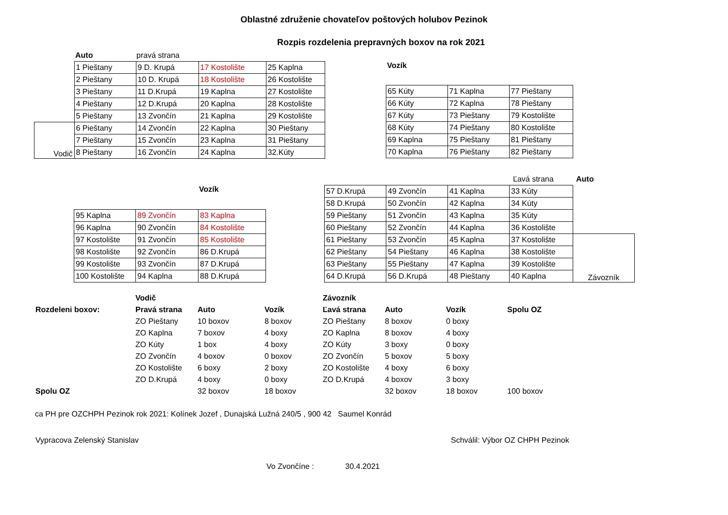Oblastné združenie chovateľov poštových holubov Pezinok
Rozpis rozdelenia prepravných boxov na rok 2021
| | Auto | pravá strana |
| | 1 Pieštany | 9 D. Krupá | 17 Kostolište | 25 Kaplna |
| | 2 Pieštany | 10 D. Krupá | 18 Kostolište | 26 Kostolište |
| | 3 Pieštany | 11 D.Krupá | 19 Kaplna | 27 Kostolište |
| | 4 Pieštany | 12 D.Krupá | 20 Kaplna | 28 Kostolište |
| | 5 Pieštany | 13 Zvončín | 21 Kaplna | 29 Kostolište |
| Vodič | 6 Pieštany | 14 Zvončín | 22 Kaplna | 30 Pieštany |
| | 7 Pieštany | 15 Zvončín | 23 Kaplna | 31 Pieštany |
| | 8 Pieštany | 16 Zvončín | 24 Kaplna | 32.Kúty |
Vozík
| 65 Kúty | 71 Kaplna | 77 Pieštany |
| 66 Kúty | 72 Kaplna | 78 Pieštany |
| 67 Kúty | 73 Pieštany | 79 Kostolište |
| 68 Kúty | 74 Pieštany | 80 Kostolište |
| 69 Kaplna | 75 Pieštany | 81 Pieštany |
| 70 Kaplna | 76 Pieštany | 82 Pieštany |
Vozík
| 95 Kaplna | 89 Zvončín | 83 Kaplna |
| 96 Kaplna | 90 Zvončín | 84 Kostolište |
| 97 Kostolište | 91 Zvončín | 85 Kostolište |
| 98 Kostolište | 92 Zvončín | 86 D.Krupá |
| 99 Kostolište | 93 Zvončín | 87 D.Krupá |
| 100 Kostolište | 94 Kaplna | 88 D.Krupá |
| | Ľavá strana | Auto |
| 57 D.Krupá | 49 Zvončín | 41 Kaplna | 33 Kúty | |
| 58 D.Krupá | 50 Zvončín | 42 Kaplna | 34 Kúty | |
| 59 Pieštany | 51 Zvončín | 43 Kaplna | 35 Kúty | |
| 60 Pieštany | 52 Zvončín | 44 Kaplna | 36 Kostolište | |
| 61 Pieštany | 53 Zvončín | 45 Kaplna | 37 Kostolište | Závozník |
| 62 Pieštany | 54 Pieštany | 46 Kaplna | 38 Kostolište | |
| 63 Pieštany | 55 Pieštany | 47 Kaplna | 39 Kostolište | |
| 64 D.Krupá | 56 D.Krupá | 48 Pieštany | 40 Kaplna | |
| | Vodič | | | Závozník | | | |
| Rozdeleni boxov: | Pravá strana | Auto | Vozík | Ľavá strana | Auto | Vozík | Spolu OZ |
| | ZO Pieštany | 10 boxov | 8 boxov | ZO Pieštany | 8 boxov | 0 boxy | |
| | ZO Kaplna | 7 boxov | 4 boxy | ZO Kaplna | 8 boxov | 4 boxy | |
| | ZO Kúty | 1 box | 4 boxy | ZO Kúty | 3 boxy | 0 boxy | |
| | ZO Zvončín | 4 boxov | 0 boxov | ZO Zvončín | 5 boxov | 5 boxy | |
| | ZO Kostolište | 6 boxy | 2 boxy | ZO Kostolište | 4 boxy | 6 boxy | |
| | ZO D.Krupá | 4 boxy | 0 boxy | ZO D.Krupá | 4 boxov | 3 boxy | |
| Spolu OZ | | 32 boxov | 18 boxov | | 32 boxov | 18 boxov | 100 boxov |
ca PH pre OZCHPH Pezinok rok 2021: Kolínek Jozef , Dunajská Lužná 240/5 , 900 42 Saumel Konrád
Vypracova Zelenský Stanislav Schválil: Výbor OZ CHPH Pezinok
Vo Zvončíne : 30.4.2021